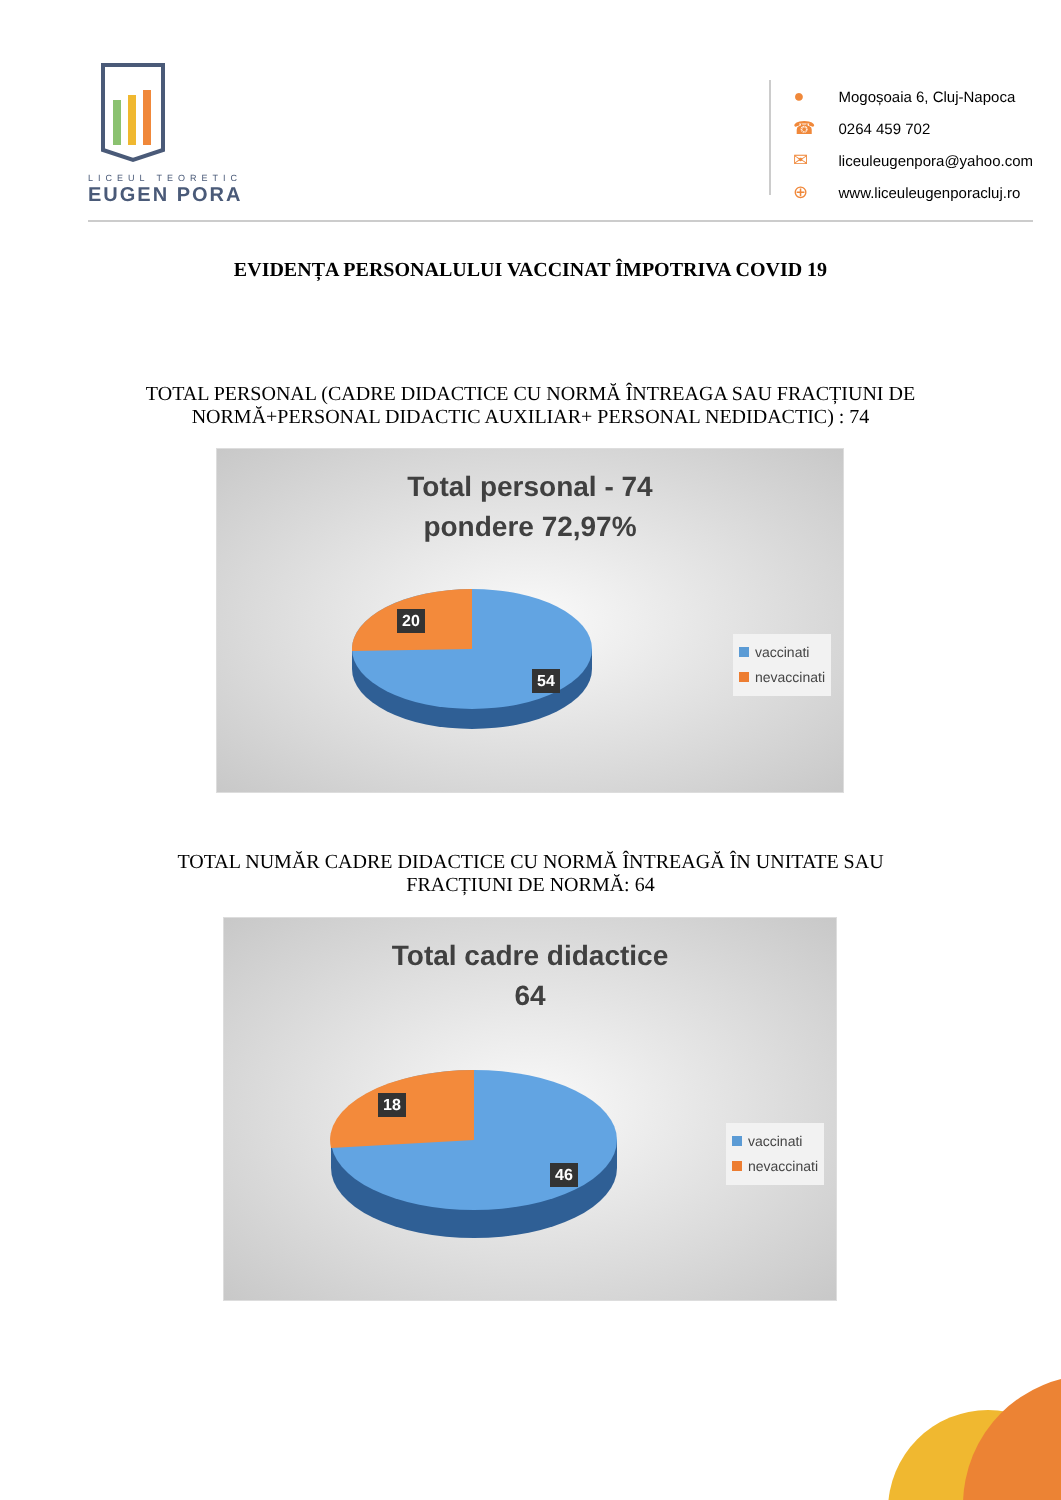LICEUL TEORETIC
EUGEN PORA
● Mogoșoaia 6, Cluj-Napoca
☎ 0264 459 702
✉ liceuleugenpora@yahoo.com
⊕ www.liceuleugenporacluj.ro
EVIDENȚA PERSONALULUI VACCINAT ÎMPOTRIVA COVID 19
TOTAL PERSONAL (CADRE DIDACTICE CU NORMĂ ÎNTREAGA SAU FRACȚIUNI DE
NORMĂ+PERSONAL DIDACTIC AUXILIAR+ PERSONAL NEDIDACTIC) : 74
Total personal - 74
pondere 72,97%
20
54
vaccinati
nevaccinati
TOTAL NUMĂR CADRE DIDACTICE CU NORMĂ ÎNTREAGĂ ÎN UNITATE SAU
FRACȚIUNI DE NORMĂ: 64
Total cadre didactice
64
18
46
vaccinati
nevaccinati